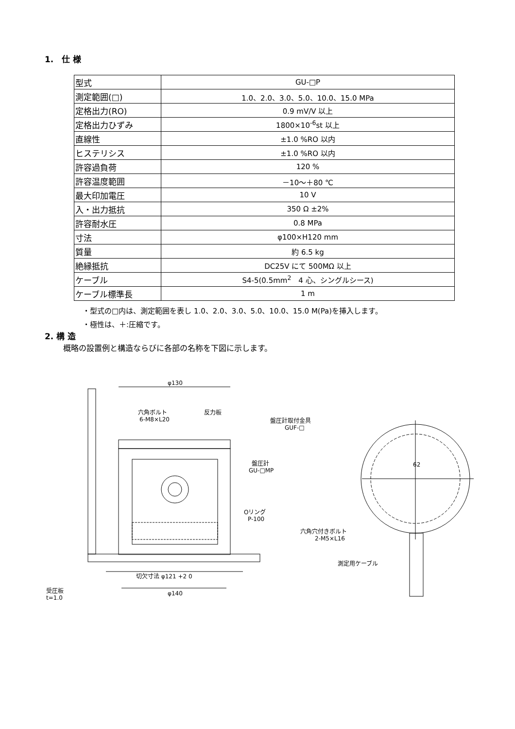1.　仕 様
| 型式 | GU-□P |
| 測定範囲(□) | 1.0、2.0、3.0、5.0、10.0、15.0 MPa |
| 定格出力(RO) | 0.9 mV/V 以上 |
| 定格出力ひずみ | 1800×10<sup>-6</sup>st 以上 |
| 直線性 | ±1.0 %RO 以内 |
| ヒステリシス | ±1.0 %RO 以内 |
| 許容過負荷 | 120 % |
| 許容温度範囲 | －10～＋80 ℃ |
| 最大印加電圧 | 10 V |
| 入・出力抵抗 | 350 Ω ±2% |
| 許容耐水圧 | 0.8 MPa |
| 寸法 | φ100×H120 mm |
| 質量 | 約 6.5 kg |
| 絶縁抵抗 | DC25V にて 500MΩ 以上 |
| ケーブル | S4-5(0.5mm<sup>2</sup> 4 心、シングルシース) |
| ケーブル標準長 | 1 m |
・型式の□内は、測定範囲を表し 1.0、2.0、3.0、5.0、10.0、15.0 M(Pa)を挿入します。
・極性は、＋:圧縮です。
2. 構 造
概略の設置例と構造ならびに各部の名称を下図に示します。
φ130
六角ボルト
6-M8×L20
反力板
盤圧計取付金具
GUF-□
盤圧計
GU-□MP
Oリング
P-100
切欠寸法 φ121 +2 0
φ140
受圧板
t=1.0
62
六角穴付きボルト
2-M5×L16
測定用ケーブル